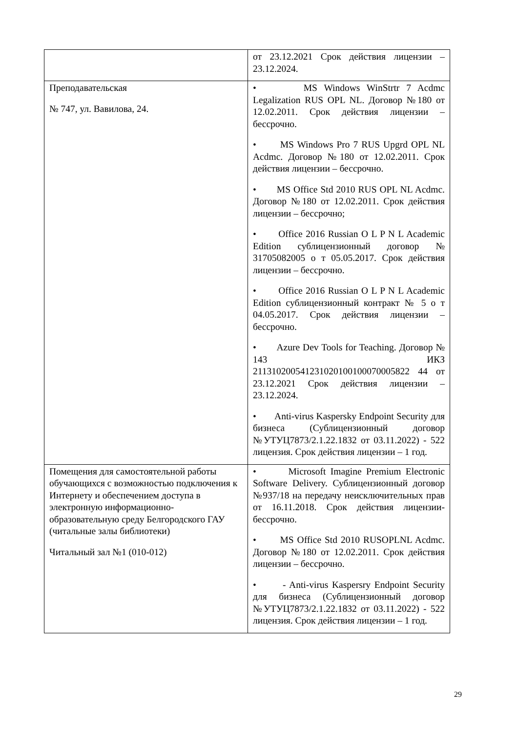| | от 23.12.2021 Срок действия лицензии – 23.12.2024. |
| Преподавательская № 747, ул. Вавилова, 24. | • MS Windows WinStrtr 7 Acdmc Legalization RUS OPL NL. Договор №180 от 12.02.2011. Срок действия лицензии – бессрочно. • MS Windows Pro 7 RUS Upgrd OPL NL Acdmc. Договор №180 от 12.02.2011. Срок действия лицензии – бессрочно. • MS Office Std 2010 RUS OPL NL Acdmc. Договор №180 от 12.02.2011. Срок действия лицензии – бессрочно; • Office 2016 Russian O L P N L Academic Edition сублицензионный договор № 31705082005 о т 05.05.2017. Срок действия лицензии – бессрочно. • Office 2016 Russian O L P N L Academic Edition сублицензионный контракт № 5 о т 04.05.2017. Срок действия лицензии – бессрочно. • Azure Dev Tools for Teaching. Договор № 143 ИКЗ 211310200541231020100100070005822 44 от 23.12.2021 Срок действия лицензии – 23.12.2024. • Anti-virus Kaspersky Endpoint Security для бизнеса (Сублицензионный договор №УТУЦ7873/2.1.22.1832 от 03.11.2022) - 522 лицензия. Срок действия лицензии – 1 год. |
| Помещения для самостоятельной работы обучающихся с возможностью подключения к Интернету и обеспечением доступа в электронную информационно-образовательную среду Белгородского ГАУ (читальные залы библиотеки) Читальный зал №1 (010-012) | • Microsoft Imagine Premium Electronic Software Delivery. Сублицензионный договор №937/18 на передачу неисключительных прав от 16.11.2018. Срок действия лицензии-бессрочно. • MS Office Std 2010 RUSOPLNL Acdmc. Договор №180 от 12.02.2011. Срок действия лицензии – бессрочно. • - Anti-virus Kaspersry Endpoint Security для бизнеса (Сублицензионный договор №УТУЦ7873/2.1.22.1832 от 03.11.2022) - 522 лицензия. Срок действия лицензии – 1 год. |
29